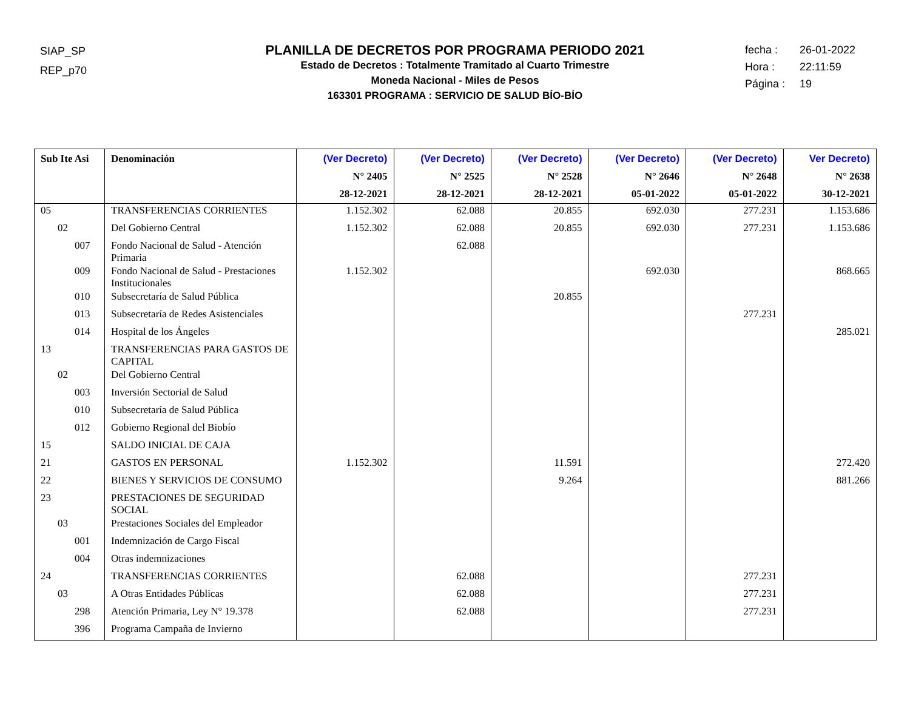SIAP_SP
REP_p70
PLANILLA DE DECRETOS POR PROGRAMA PERIODO 2021
Estado de Decretos : Totalmente Tramitado al Cuarto Trimestre
Moneda Nacional - Miles de Pesos
163301 PROGRAMA : SERVICIO DE SALUD BÍO-BÍO
fecha : 26-01-2022
Hora : 22:11:59
Página : 19
| Sub Ite Asi | Denominación | (Ver Decreto) N° 2405 28-12-2021 | (Ver Decreto) N° 2525 28-12-2021 | (Ver Decreto) N° 2528 28-12-2021 | (Ver Decreto) N° 2646 05-01-2022 | (Ver Decreto) N° 2648 05-01-2022 | Ver Decreto) N° 2638 30-12-2021 |
| --- | --- | --- | --- | --- | --- | --- | --- |
| 05 | TRANSFERENCIAS CORRIENTES | 1.152.302 | 62.088 | 20.855 | 692.030 | 277.231 | 1.153.686 |
| 02 | Del Gobierno Central | 1.152.302 | 62.088 | 20.855 | 692.030 | 277.231 | 1.153.686 |
| 007 | Fondo Nacional de Salud - Atención Primaria | | 62.088 | | | | |
| 009 | Fondo Nacional de Salud - Prestaciones Institucionales | 1.152.302 | | | 692.030 | | 868.665 |
| 010 | Subsecretaría de Salud Pública | | | 20.855 | | | |
| 013 | Subsecretaría de Redes Asistenciales | | | | | 277.231 | |
| 014 | Hospital de los Ángeles | | | | | | 285.021 |
| 13 | TRANSFERENCIAS PARA GASTOS DE CAPITAL | | | | | | |
| 02 | Del Gobierno Central | | | | | | |
| 003 | Inversión Sectorial de Salud | | | | | | |
| 010 | Subsecretaría de Salud Pública | | | | | | |
| 012 | Gobierno Regional del Biobío | | | | | | |
| 15 | SALDO INICIAL DE CAJA | | | | | | |
| 21 | GASTOS EN PERSONAL | 1.152.302 | | 11.591 | | | 272.420 |
| 22 | BIENES Y SERVICIOS DE CONSUMO | | | 9.264 | | | 881.266 |
| 23 | PRESTACIONES DE SEGURIDAD SOCIAL | | | | | | |
| 03 | Prestaciones Sociales del Empleador | | | | | | |
| 001 | Indemnización de Cargo Fiscal | | | | | | |
| 004 | Otras indemnizaciones | | | | | | |
| 24 | TRANSFERENCIAS CORRIENTES | | 62.088 | | | 277.231 | |
| 03 | A Otras Entidades Públicas | | 62.088 | | | 277.231 | |
| 298 | Atención Primaria, Ley N° 19.378 | | 62.088 | | | 277.231 | |
| 396 | Programa Campaña de Invierno | | | | | | |